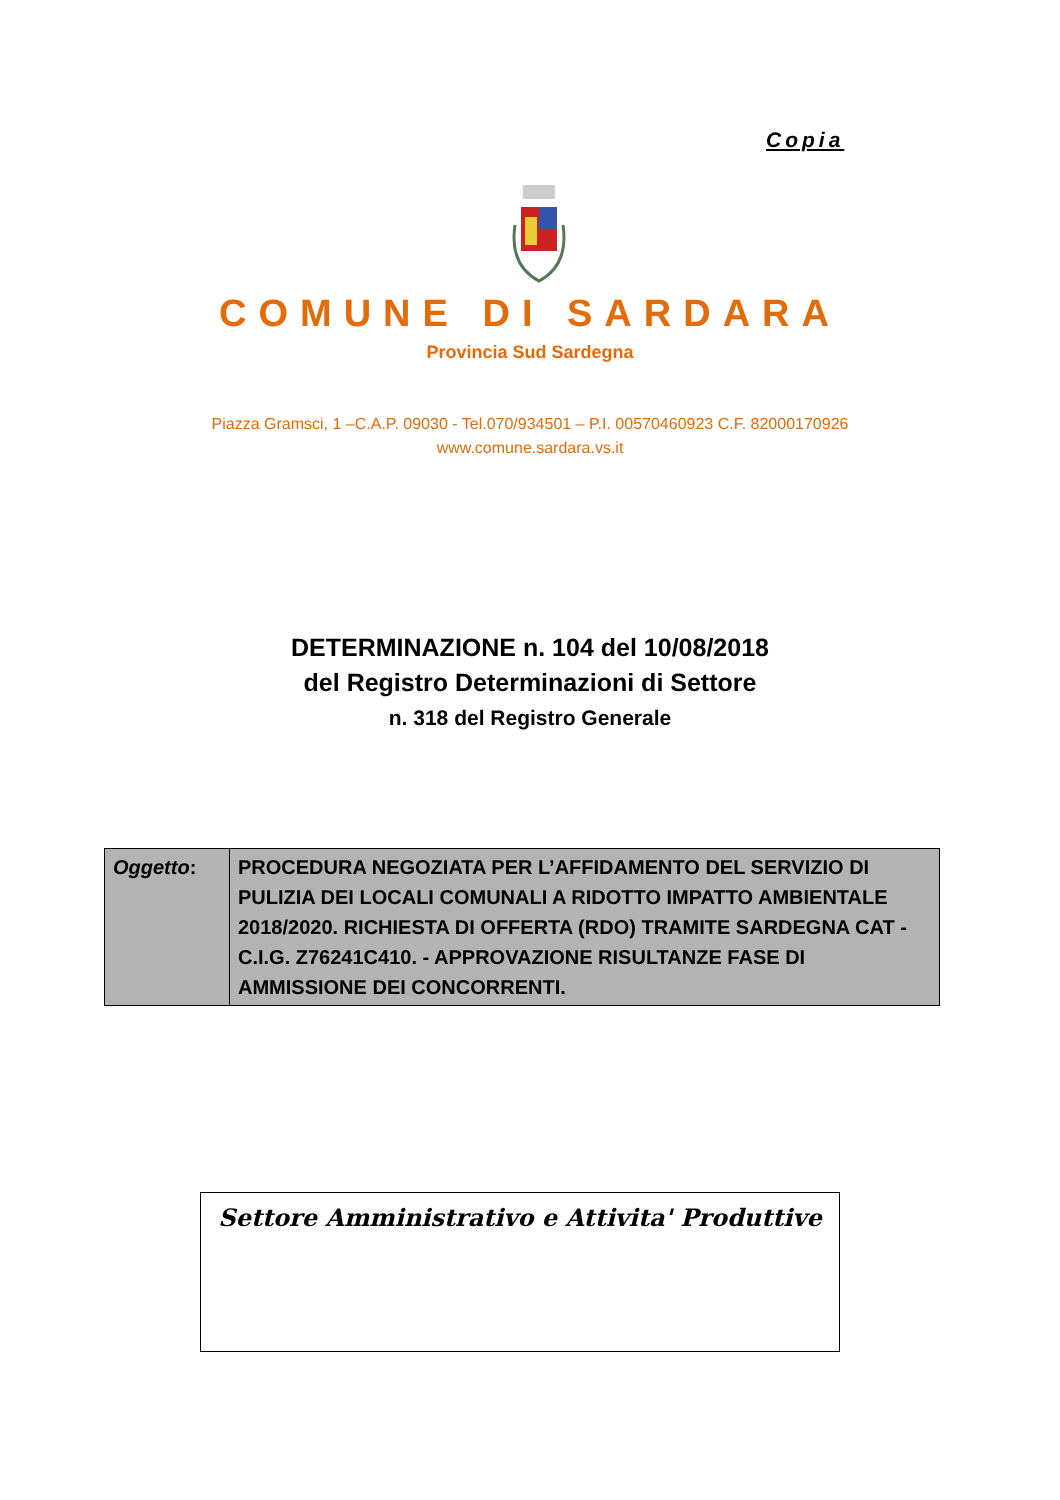Copia
COMUNE DI SARDARA
Provincia Sud Sardegna
Piazza Gramsci, 1 –C.A.P. 09030 - Tel.070/934501 – P.I. 00570460923 C.F. 82000170926
www.comune.sardara.vs.it
DETERMINAZIONE n. 104 del 10/08/2018
del Registro Determinazioni di Settore
n. 318 del Registro Generale
| Oggetto : | PROCEDURA NEGOZIATA PER L’AFFIDAMENTO DEL SERVIZIO DI PULIZIA DEI LOCALI COMUNALI A RIDOTTO IMPATTO AMBIENTALE 2018/2020. RICHIESTA DI OFFERTA (RDO) TRAMITE SARDEGNA CAT - C.I.G. Z76241C410. - APPROVAZIONE RISULTANZE FASE DI AMMISSIONE DEI CONCORRENTI. |
Settore Amministrativo e Attivita' Produttive